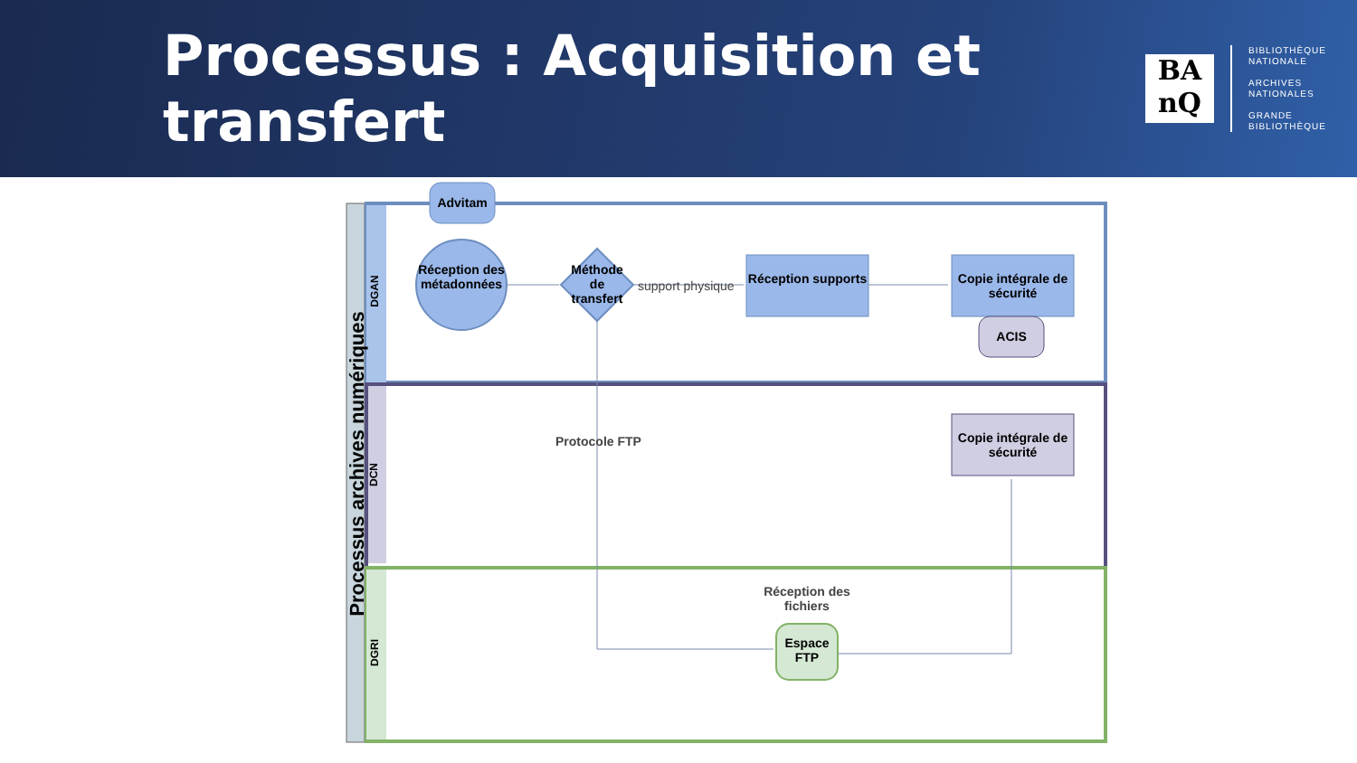Processus : Acquisition et transfert
BA
nQ
BIBLIOTHÈQUE
NATIONALE
ARCHIVES
NATIONALES
GRANDE
BIBLIOTHÈQUE
Processus archives numériques
DGAN
DCN
DGRI
Advitam
Réception des métadonnées
Méthode de transfert
support physique
Réception supports
Copie intégrale de sécurité
ACIS
Protocole FTP
Copie intégrale de sécurité
Réception des fichiers
Espace FTP